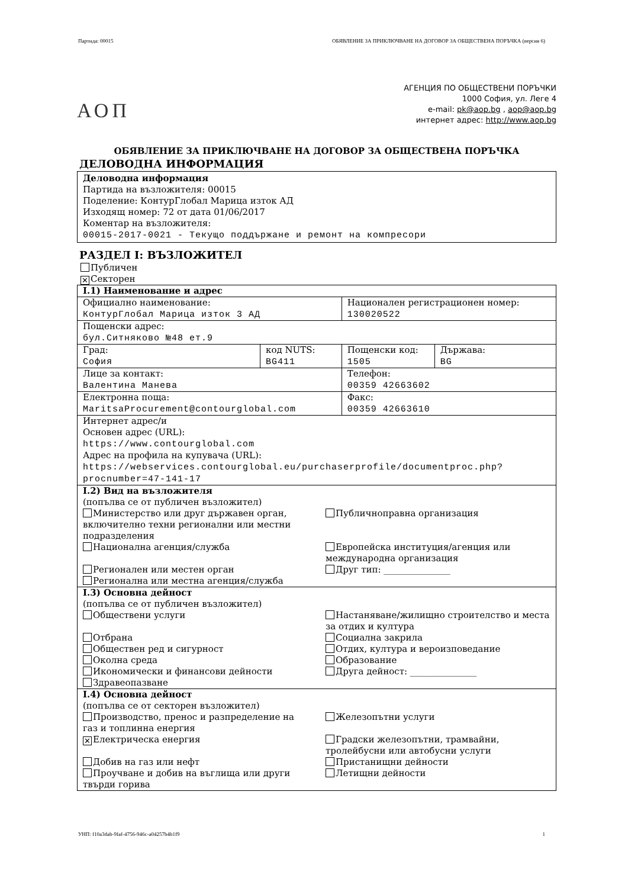Партида: 00015 ОБЯВЛЕНИЕ ЗА ПРИКЛЮЧВАНЕ НА ДОГОВОР ЗА ОБЩЕСТВЕНА ПОРЪЧКА (версия 6)
АГЕНЦИЯ ПО ОБЩЕСТВЕНИ ПОРЪЧКИ
1000 София, ул. Леге 4
e-mail: pk@aop.bg , aop@aop.bg
интернет адрес: http://www.aop.bg
АОП
ОБЯВЛЕНИЕ ЗА ПРИКЛЮЧВАНЕ НА ДОГОВОР ЗА ОБЩЕСТВЕНА ПОРЪЧКА
ДЕЛОВОДНА ИНФОРМАЦИЯ
Деловодна информация
Партида на възложителя: 00015
Поделение: КонтурГлобал Марица изток АД
Изходящ номер: 72 от дата 01/06/2017
Коментар на възложителя:
00015-2017-0021 - Текущо поддържане и ремонт на компресори
РАЗДЕЛ I: ВЪЗЛОЖИТЕЛ
Публичен
✕ Секторен
| I.1) Наименование и адрес | | | |
| Официално наименование: КонтурГлобал Марица изток 3 АД | | Национален регистрационен номер: 130020522 | |
| Пощенски адрес: бул.Ситняково №48 ет.9 | | | |
| Град: София | код NUTS: BG411 | Пощенски код: 1505 | Държава: BG |
| Лице за контакт: Валентина Манева | | Телефон: 00359 42663602 | |
| Електронна поща: MaritsaProcurement@contourglobal.com | | Факс: 00359 42663610 | |
| Интернет адрес/и Основен адрес (URL): https://www.contourglobal.com Адрес на профила на купувача (URL): https://webservices.contourglobal.eu/purchaserprofile/documentproc.php?procnumber=47-141-17 | | | |
| I.2) Вид на възложителя (попълва се от публичен възложител) Министерство или друг държавен орган, включително техни регионални или местни подразделения Публичноправна организация Национална агенция/служба Европейска институция/агенция или международна организация Регионален или местен орган Друг тип: _______________ Регионална или местна агенция/служба | | | |
| I.3) Основна дейност (попълва се от публичен възложител) Обществени услуги Настаняване/жилищно строителство и места за отдих и култура Отбрана Социална закрила Обществен ред и сигурност Отдих, култура и вероизповедание Околна среда Образование Икономически и финансови дейности Друга дейност: _______________ Здравеопазване | | | |
| I.4) Основна дейност (попълва се от секторен възложител) Производство, пренос и разпределение на газ и топлинна енергия Железопътни услуги ✕ Електрическа енергия Градски железопътни, трамвайни, тролейбусни или автобусни услуги Добив на газ или нефт Пристанищни дейности Проучване и добив на въглища или други твърди горива Летищни дейности | | | |
УНП: f10a3dab-9faf-4756-946c-a04257b4b1f9 1